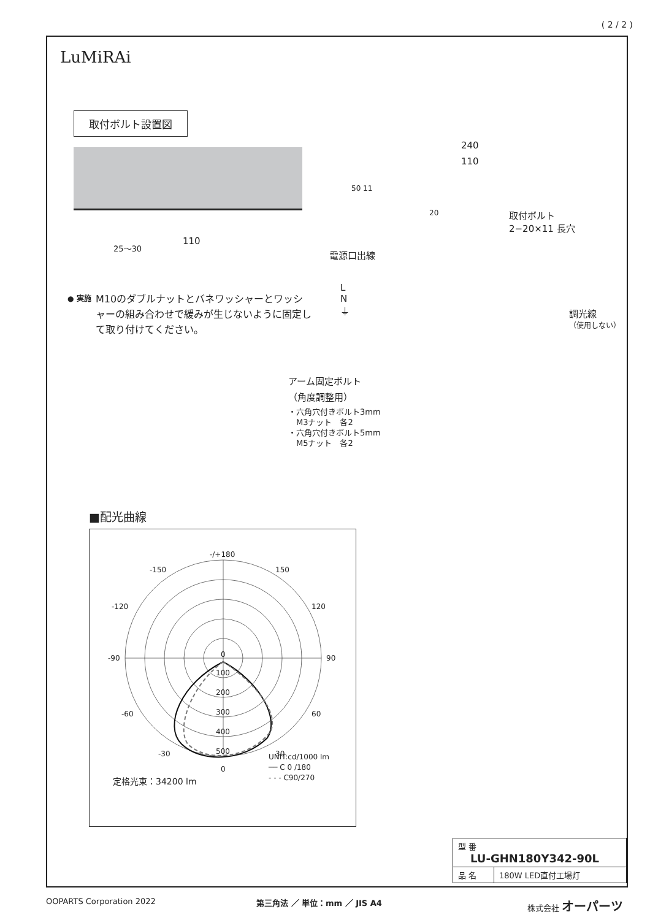( 2 / 2 )
LuMiRAi
取付ボルト設置図
110
25〜30
240
110
50 11
20
取付ボルト
2−20×11 長穴
電源口出線
L
N
⏚
調光線
（使用しない）
アーム固定ボルト
（角度調整用）
・六角穴付きボルト3mm
　M3ナット　各2
・六角穴付きボルト5mm
　M5ナット　各2
● 実施
M10のダブルナットとバネワッシャーとワッシャーの組み合わせで緩みが生じないように固定して取り付けてください。
■配光曲線
-/+180
-150
150
-120
120
-90
90
-60
60
-30
30
0
0
100
200
300
400
500
定格光束：34200 lm
UNIT:cd/1000 lm
── C 0 /180
- - - C90/270
| 型 番 LU-GHN180Y342-90L | |
| 品 名 | 180W LED直付工場灯 |
OOPARTS Corporation 2022 第三角法 ／ 単位：mm ／ JIS A4 株式会社 オーパーツ